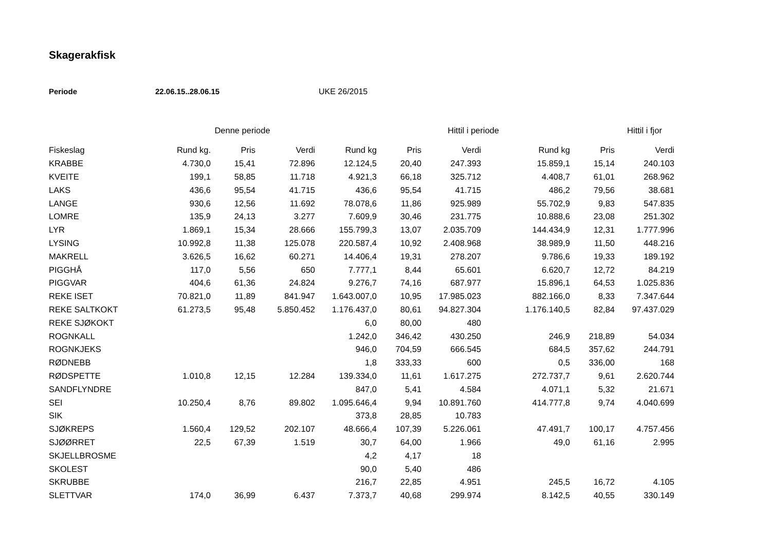Skagerakfisk
Periode 22.06.15..28.06.15 UKE 26/2015
| | Denne periode | | | | Hittil i periode | | | | Hittil i fjor |
| --- | --- | --- | --- | --- | --- | --- | --- | --- | --- |
| Fiskeslag | Rund kg. | Pris | Verdi | Rund kg | Pris | Verdi | Rund kg | Pris | Verdi |
| KRABBE | 4.730,0 | 15,41 | 72.896 | 12.124,5 | 20,40 | 247.393 | 15.859,1 | 15,14 | 240.103 |
| KVEITE | 199,1 | 58,85 | 11.718 | 4.921,3 | 66,18 | 325.712 | 4.408,7 | 61,01 | 268.962 |
| LAKS | 436,6 | 95,54 | 41.715 | 436,6 | 95,54 | 41.715 | 486,2 | 79,56 | 38.681 |
| LANGE | 930,6 | 12,56 | 11.692 | 78.078,6 | 11,86 | 925.989 | 55.702,9 | 9,83 | 547.835 |
| LOMRE | 135,9 | 24,13 | 3.277 | 7.609,9 | 30,46 | 231.775 | 10.888,6 | 23,08 | 251.302 |
| LYR | 1.869,1 | 15,34 | 28.666 | 155.799,3 | 13,07 | 2.035.709 | 144.434,9 | 12,31 | 1.777.996 |
| LYSING | 10.992,8 | 11,38 | 125.078 | 220.587,4 | 10,92 | 2.408.968 | 38.989,9 | 11,50 | 448.216 |
| MAKRELL | 3.626,5 | 16,62 | 60.271 | 14.406,4 | 19,31 | 278.207 | 9.786,6 | 19,33 | 189.192 |
| PIGGHÅ | 117,0 | 5,56 | 650 | 7.777,1 | 8,44 | 65.601 | 6.620,7 | 12,72 | 84.219 |
| PIGGVAR | 404,6 | 61,36 | 24.824 | 9.276,7 | 74,16 | 687.977 | 15.896,1 | 64,53 | 1.025.836 |
| REKE ISET | 70.821,0 | 11,89 | 841.947 | 1.643.007,0 | 10,95 | 17.985.023 | 882.166,0 | 8,33 | 7.347.644 |
| REKE SALTKOKT | 61.273,5 | 95,48 | 5.850.452 | 1.176.437,0 | 80,61 | 94.827.304 | 1.176.140,5 | 82,84 | 97.437.029 |
| REKE SJØKOKT | | | | 6,0 | 80,00 | 480 | | | |
| ROGNKALL | | | | 1.242,0 | 346,42 | 430.250 | 246,9 | 218,89 | 54.034 |
| ROGNKJEKS | | | | 946,0 | 704,59 | 666.545 | 684,5 | 357,62 | 244.791 |
| RØDNEBB | | | | 1,8 | 333,33 | 600 | 0,5 | 336,00 | 168 |
| RØDSPETTE | 1.010,8 | 12,15 | 12.284 | 139.334,0 | 11,61 | 1.617.275 | 272.737,7 | 9,61 | 2.620.744 |
| SANDFLYNDRE | | | | 847,0 | 5,41 | 4.584 | 4.071,1 | 5,32 | 21.671 |
| SEI | 10.250,4 | 8,76 | 89.802 | 1.095.646,4 | 9,94 | 10.891.760 | 414.777,8 | 9,74 | 4.040.699 |
| SIK | | | | 373,8 | 28,85 | 10.783 | | | |
| SJØKREPS | 1.560,4 | 129,52 | 202.107 | 48.666,4 | 107,39 | 5.226.061 | 47.491,7 | 100,17 | 4.757.456 |
| SJØØRRET | 22,5 | 67,39 | 1.519 | 30,7 | 64,00 | 1.966 | 49,0 | 61,16 | 2.995 |
| SKJELLBROSME | | | | 4,2 | 4,17 | 18 | | | |
| SKOLEST | | | | 90,0 | 5,40 | 486 | | | |
| SKRUBBE | | | | 216,7 | 22,85 | 4.951 | 245,5 | 16,72 | 4.105 |
| SLETTVAR | 174,0 | 36,99 | 6.437 | 7.373,7 | 40,68 | 299.974 | 8.142,5 | 40,55 | 330.149 |